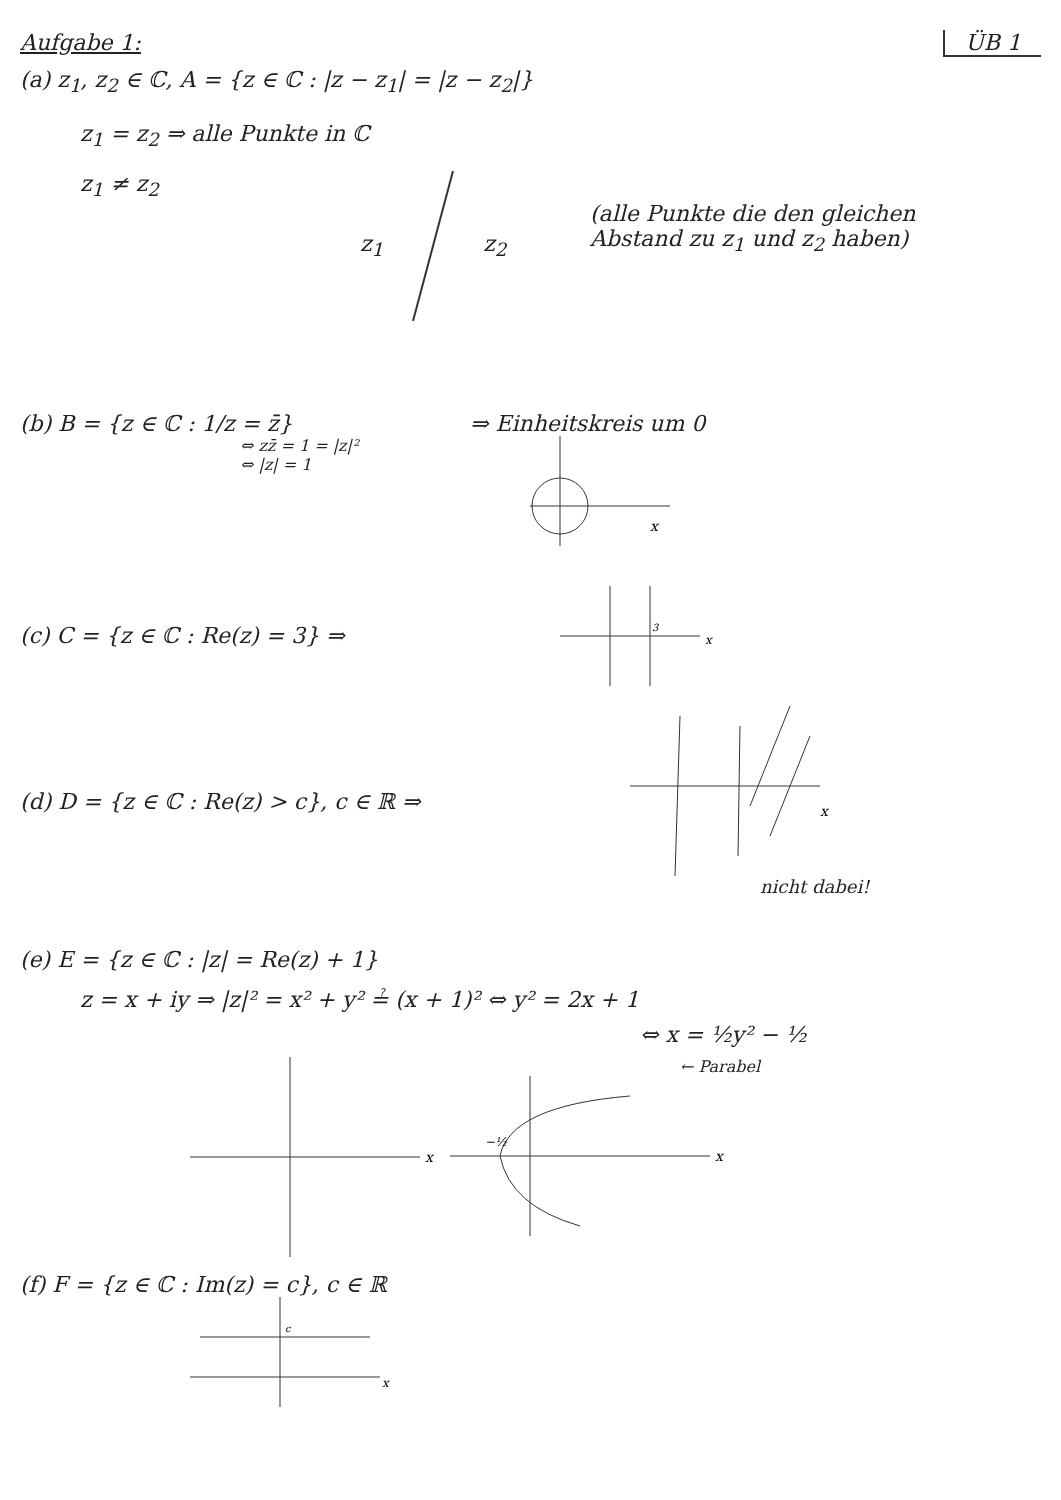Aufgabe 1: ÜB 1
(a) z<sub>1</sub>, z<sub>2</sub> ∈ ℂ, A = {z ∈ ℂ : |z − z<sub>1</sub>| = |z − z<sub>2</sub>|}
z<sub>1</sub> = z<sub>2</sub> ⇒ alle Punkte in ℂ
z<sub>1</sub> ≠ z<sub>2</sub> z<sub>1</sub> z<sub>2</sub>
(alle Punkte die den gleichen Abstand zu z<sub>1</sub> und z<sub>2</sub> haben)
(b) B = {z ∈ ℂ : 1/z = z̄}
⇔ zz̄ = 1 = |z|²
⇔ |z| = 1
⇒ Einheitskreis um 0
x
(c) C = {z ∈ ℂ : Re(z) = 3} ⇒
3
x
(d) D = {z ∈ ℂ : Re(z) > c}, c ∈ ℝ ⇒
x
nicht dabei!
(e) E = {z ∈ ℂ : |z| = Re(z) + 1}
z = x + iy ⇒ |z|² = x² + y² ≟ (x + 1)² ⇔ y² = 2x + 1
⇔ x = ½y² − ½
x
← Parabel
−½
x
(f) F = {z ∈ ℂ : Im(z) = c}, c ∈ ℝ
c
x